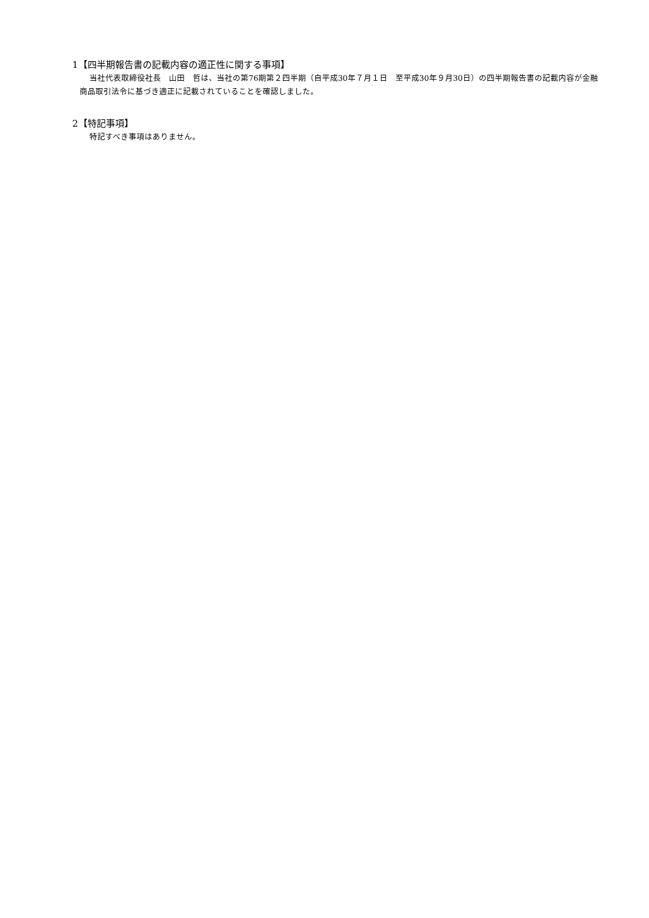1【四半期報告書の記載内容の適正性に関する事項】
当社代表取締役社長　山田　哲は、当社の第76期第２四半期（自平成30年７月１日　至平成30年９月30日）の四半期報告書の記載内容が金融商品取引法令に基づき適正に記載されていることを確認しました。
2【特記事項】
特記すべき事項はありません。